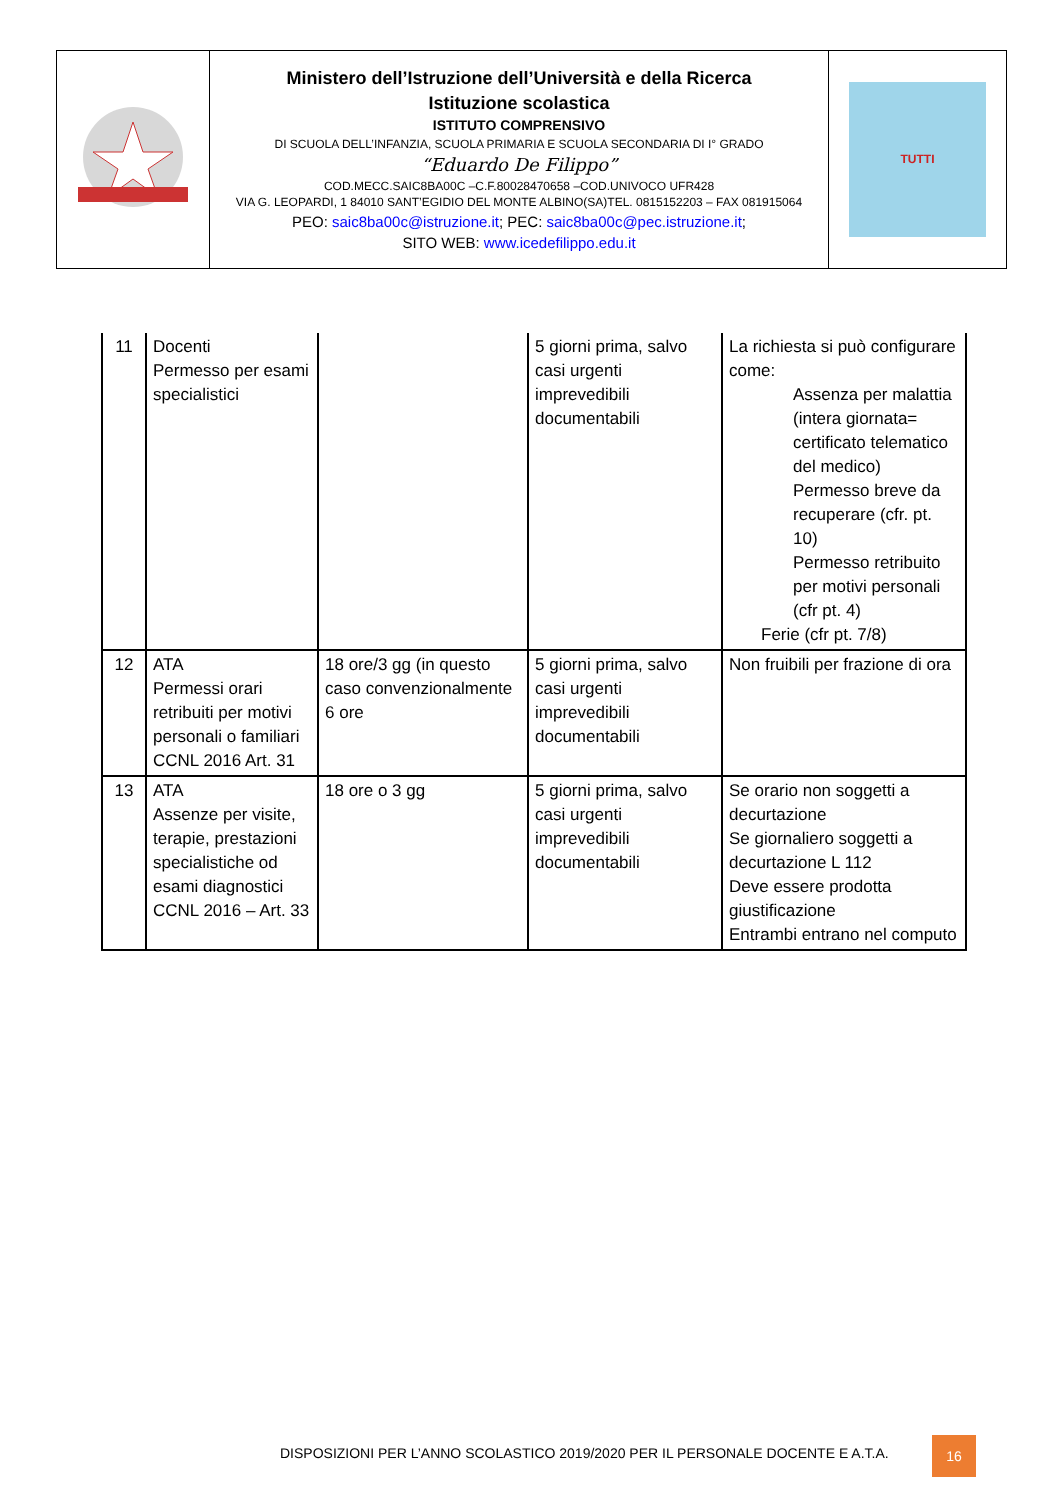| | Ministero dell’Istruzione dell’Università e della Ricerca Istituzione scolastica ISTITUTO COMPRENSIVO DI SCUOLA DELL’INFANZIA, SCUOLA PRIMARIA E SCUOLA SECONDARIA DI I° GRADO “Eduardo De Filippo” COD.MECC.SAIC8BA00C –C.F.80028470658 –COD.UNIVOCO UFR428 VIA G. LEOPARDI, 1 84010 SANT’EGIDIO DEL MONTE ALBINO(SA)TEL. 0815152203 – FAX 081915064 PEO: saic8ba00c@istruzione.it ; PEC: saic8ba00c@pec.istruzione.it ; SITO WEB: www.icedefilippo.edu.it | TUTTI |
| 11 | Docenti Permesso per esami specialistici | | 5 giorni prima, salvo casi urgenti imprevedibili documentabili | La richiesta si può configurare come: Assenza per malattia (intera giornata= certificato telematico del medico) Permesso breve da recuperare (cfr. pt. 10) Permesso retribuito per motivi personali (cfr pt. 4) Ferie (cfr pt. 7/8) |
| 12 | ATA Permessi orari retribuiti per motivi personali o familiari CCNL 2016 Art. 31 | 18 ore/3 gg (in questo caso convenzionalmente 6 ore | 5 giorni prima, salvo casi urgenti imprevedibili documentabili | Non fruibili per frazione di ora |
| 13 | ATA Assenze per visite, terapie, prestazioni specialistiche od esami diagnostici CCNL 2016 – Art. 33 | 18 ore o 3 gg | 5 giorni prima, salvo casi urgenti imprevedibili documentabili | Se orario non soggetti a decurtazione Se giornaliero soggetti a decurtazione L 112 Deve essere prodotta giustificazione Entrambi entrano nel computo |
DISPOSIZIONI PER L’ANNO SCOLASTICO 2019/2020 PER IL PERSONALE DOCENTE E A.T.A.
16